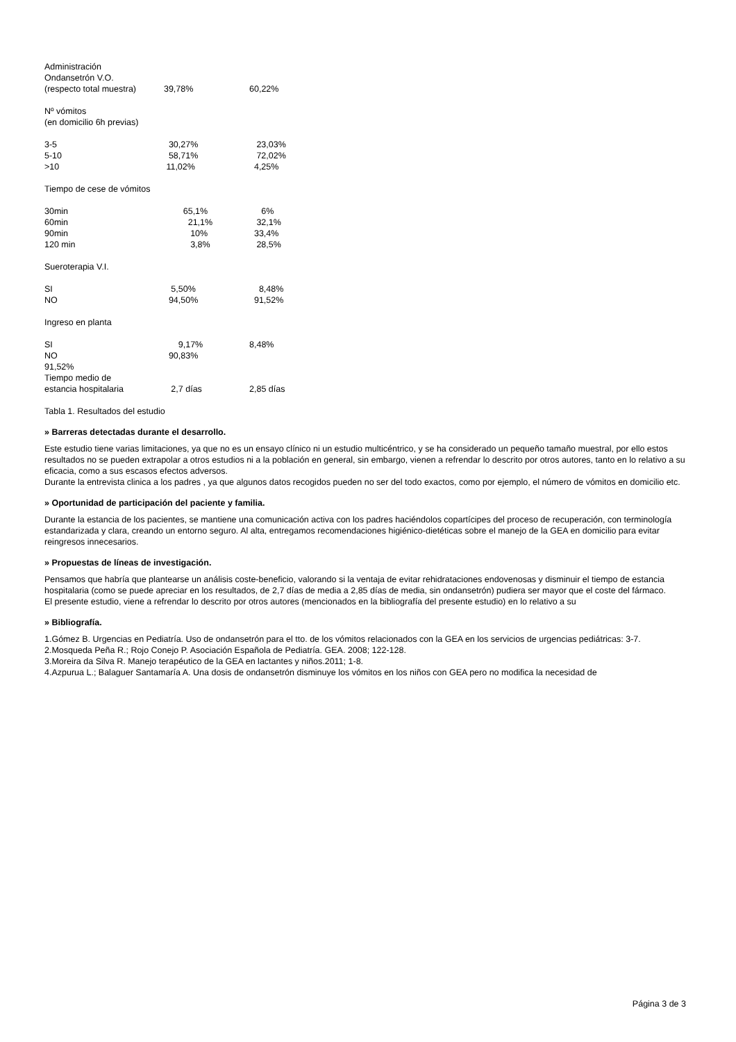Administración
Ondansetrón V.O.
(respecto total muestra) 39,78% 60,22%
Nº vómitos
(en domicilio 6h previas)
3-5 30,27% 23,03%
5-10 58,71% 72,02%
>10 11,02% 4,25%
Tiempo de cese de vómitos
30min 65,1% 6%
60min 21,1% 32,1%
90min 10% 33,4%
120 min 3,8% 28,5%
Sueroterapia V.I.
SI 5,50% 8,48%
NO 94,50% 91,52%
Ingreso en planta
SI 9,17% 8,48%
NO 90,83%
91,52%
Tiempo medio de
estancia hospitalaria 2,7 días 2,85 días
Tabla 1. Resultados del estudio
» Barreras detectadas durante el desarrollo.
Este estudio tiene varias limitaciones, ya que no es un ensayo clínico ni un estudio multicéntrico, y se ha considerado un pequeño tamaño muestral, por ello estos resultados no se pueden extrapolar a otros estudios ni a la población en general, sin embargo, vienen a refrendar lo descrito por otros autores, tanto en lo relativo a su eficacia, como a sus escasos efectos adversos.
Durante la entrevista clinica a los padres , ya que algunos datos recogidos pueden no ser del todo exactos, como por ejemplo, el número de vómitos en domicilio etc.
» Oportunidad de participación del paciente y familia.
Durante la estancia de los pacientes, se mantiene una comunicación activa con los padres haciéndolos copartícipes del proceso de recuperación, con terminología estandarizada y clara, creando un entorno seguro. Al alta, entregamos recomendaciones higiénico-dietéticas sobre el manejo de la GEA en domicilio para evitar reingresos innecesarios.
» Propuestas de líneas de investigación.
Pensamos que habría que plantearse un análisis coste-beneficio, valorando si la ventaja de evitar rehidrataciones endovenosas y disminuir el tiempo de estancia hospitalaria (como se puede apreciar en los resultados, de 2,7 días de media a 2,85 días de media, sin ondansetrón) pudiera ser mayor que el coste del fármaco.
El presente estudio, viene a refrendar lo descrito por otros autores (mencionados en la bibliografía del presente estudio) en lo relativo a su
» Bibliografía.
1.Gómez B. Urgencias en Pediatría. Uso de ondansetrón para el tto. de los vómitos relacionados con la GEA en los servicios de urgencias pediátricas: 3-7.
2.Mosqueda Peña R.; Rojo Conejo P. Asociación Española de Pediatría. GEA. 2008; 122-128.
3.Moreira da Silva R. Manejo terapéutico de la GEA en lactantes y niños.2011; 1-8.
4.Azpurua L.; Balaguer Santamaría A. Una dosis de ondansetrón disminuye los vómitos en los niños con GEA pero no modifica la necesidad de
Página 3 de 3